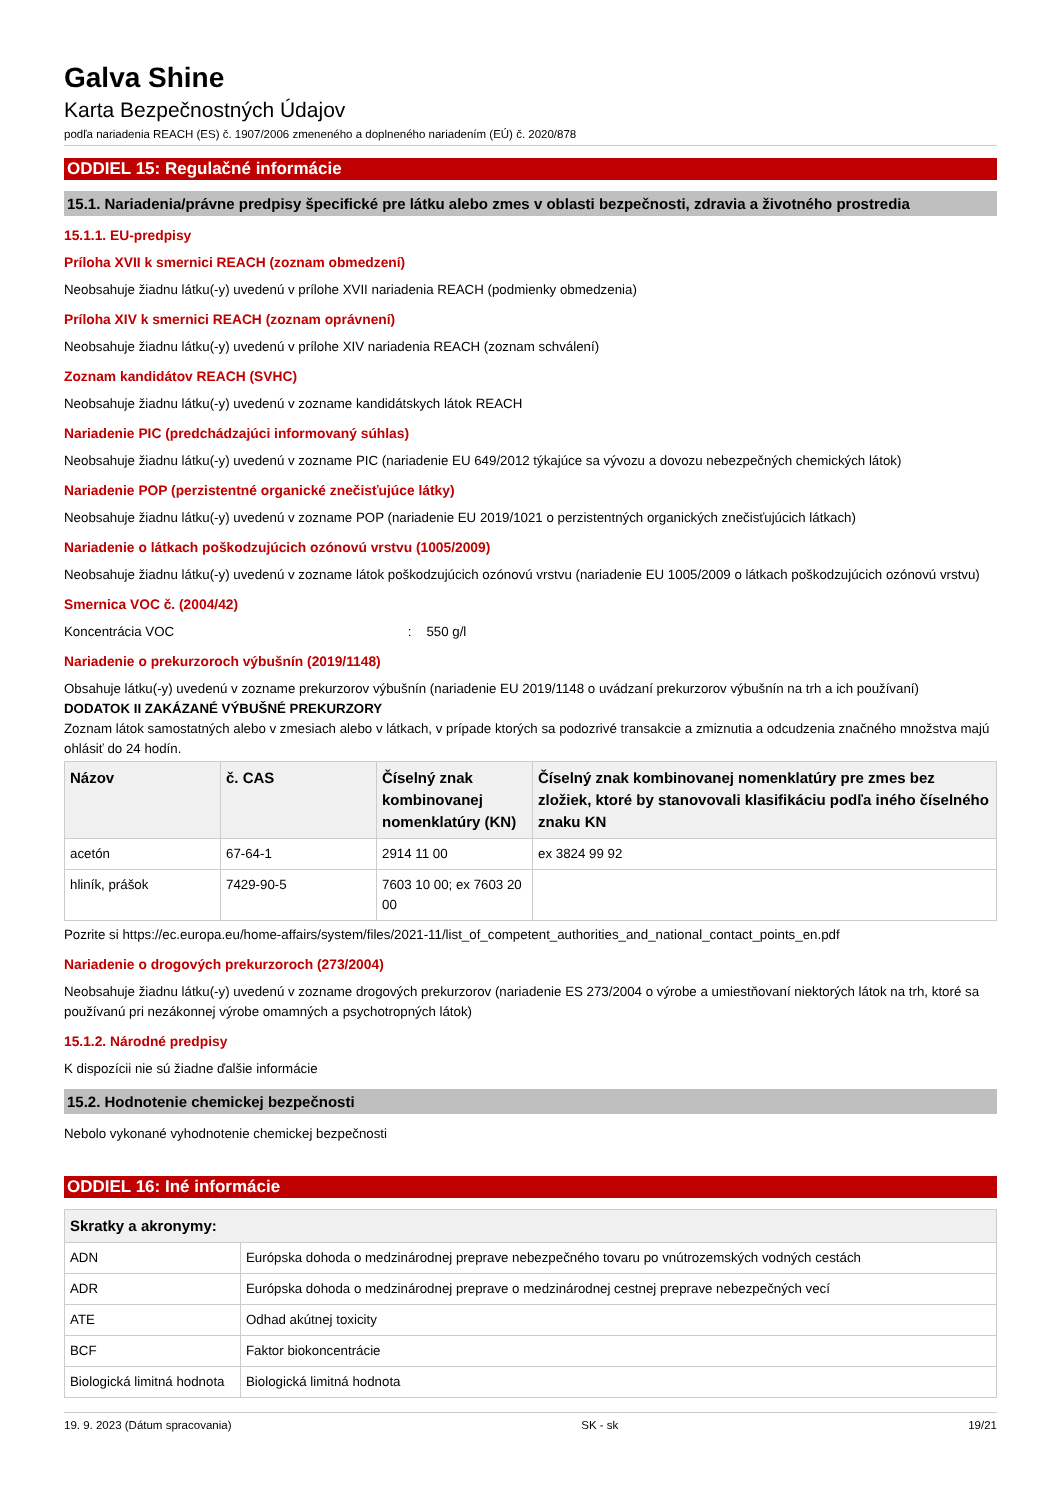Galva Shine
Karta Bezpečnostných Údajov
podľa nariadenia REACH (ES) č. 1907/2006 zmeneného a doplneného nariadením (EÚ) č. 2020/878
ODDIEL 15: Regulačné informácie
15.1. Nariadenia/právne predpisy špecifické pre látku alebo zmes v oblasti bezpečnosti, zdravia a životného prostredia
15.1.1. EU-predpisy
Príloha XVII k smernici REACH (zoznam obmedzení)
Neobsahuje žiadnu látku(-y) uvedenú v prílohe XVII nariadenia REACH (podmienky obmedzenia)
Príloha XIV k smernici REACH (zoznam oprávnení)
Neobsahuje žiadnu látku(-y) uvedenú v prílohe XIV nariadenia REACH (zoznam schválení)
Zoznam kandidátov REACH (SVHC)
Neobsahuje žiadnu látku(-y) uvedenú v zozname kandidátskych látok REACH
Nariadenie PIC (predchádzajúci informovaný súhlas)
Neobsahuje žiadnu látku(-y) uvedenú v zozname PIC (nariadenie EU 649/2012 týkajúce sa vývozu a dovozu nebezpečných chemických látok)
Nariadenie POP (perzistentné organické znečisťujúce látky)
Neobsahuje žiadnu látku(-y) uvedenú v zozname POP (nariadenie EU 2019/1021 o perzistentných organických znečisťujúcich látkach)
Nariadenie o látkach poškodzujúcich ozónovú vrstvu (1005/2009)
Neobsahuje žiadnu látku(-y) uvedenú v zozname látok poškodzujúcich ozónovú vrstvu (nariadenie EU 1005/2009 o látkach poškodzujúcich ozónovú vrstvu)
Smernica VOC č. (2004/42)
Koncentrácia VOC : 550 g/l
Nariadenie o prekurzoroch výbušnín (2019/1148)
Obsahuje látku(-y) uvedenú v zozname prekurzorov výbušnín (nariadenie EU 2019/1148 o uvádzaní prekurzorov výbušnín na trh a ich používaní)
DODATOK II ZAKÁZANÉ VÝBUŠNÉ PREKURZORY
Zoznam látok samostatných alebo v zmesiach alebo v látkach, v prípade ktorých sa podozrivé transakcie a zmiznutia a odcudzenia značného množstva majú ohlásiť do 24 hodín.
| Názov | č. CAS | Číselný znak kombinovanej nomenklatúry (KN) | Číselný znak kombinovanej nomenklatúry pre zmes bez zložiek, ktoré by stanovovali klasifikáciu podľa iného číselného znaku KN |
| --- | --- | --- | --- |
| acetón | 67-64-1 | 2914 11 00 | ex 3824 99 92 |
| hliník, prášok | 7429-90-5 | 7603 10 00; ex 7603 20 00 | |
Pozrite si https://ec.europa.eu/home-affairs/system/files/2021-11/list_of_competent_authorities_and_national_contact_points_en.pdf
Nariadenie o drogových prekurzoroch (273/2004)
Neobsahuje žiadnu látku(-y) uvedenú v zozname drogových prekurzorov (nariadenie ES 273/2004 o výrobe a umiestňovaní niektorých látok na trh, ktoré sa používanú pri nezákonnej výrobe omamných a psychotropných látok)
15.1.2. Národné predpisy
K dispozícii nie sú žiadne ďalšie informácie
15.2. Hodnotenie chemickej bezpečnosti
Nebolo vykonané vyhodnotenie chemickej bezpečnosti
ODDIEL 16: Iné informácie
| Skratky a akronymy: | |
| --- | --- |
| ADN | Európska dohoda o medzinárodnej preprave nebezpečného tovaru po vnútrozemských vodných cestách |
| ADR | Európska dohoda o medzinárodnej preprave o medzinárodnej cestnej preprave nebezpečných vecí |
| ATE | Odhad akútnej toxicity |
| BCF | Faktor biokoncentrácie |
| Biologická limitná hodnota | Biologická limitná hodnota |
19. 9. 2023 (Dátum spracovania) SK - sk 19/21